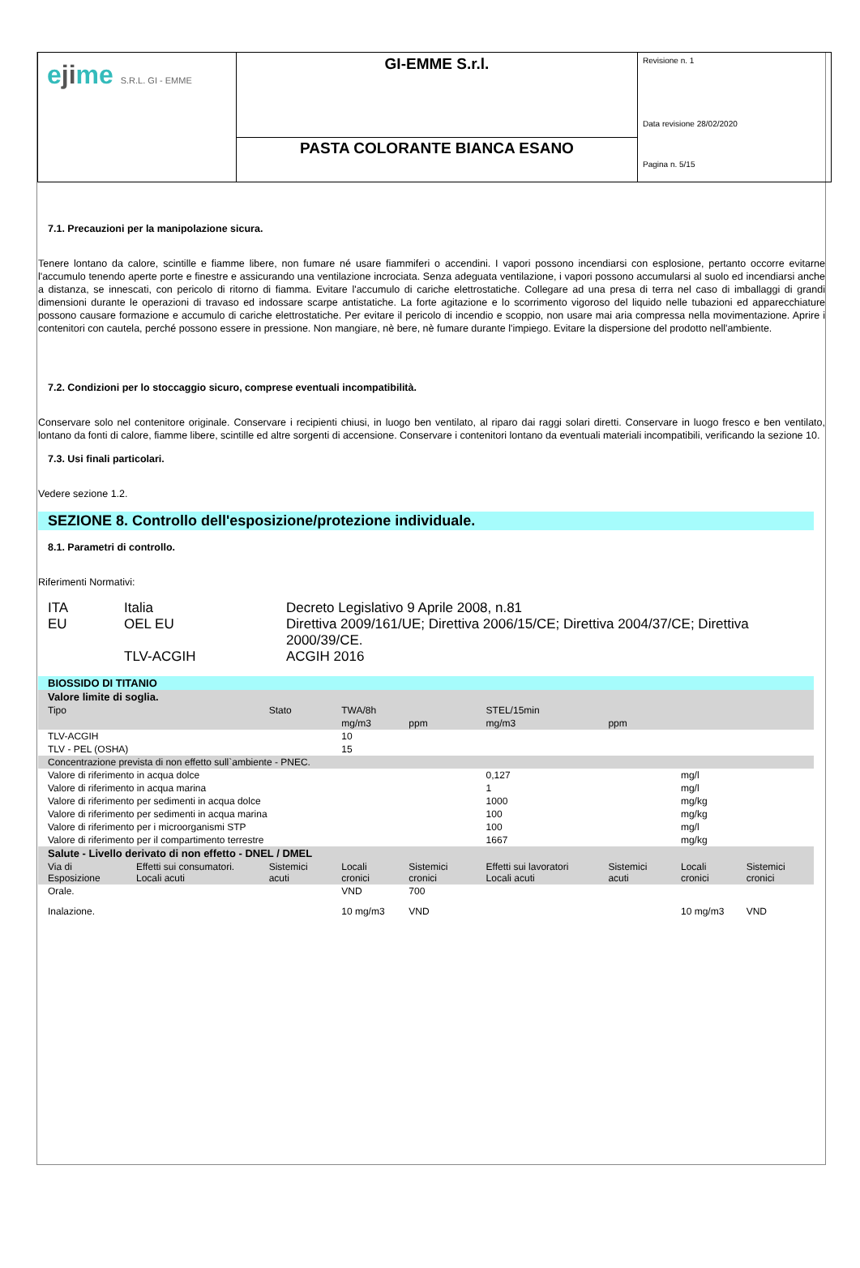| e ji me S.R.L. GI - EMME | GI-EMME S.r.l. | Revisione n. 1 Data revisione 28/02/2020 Pagina n. 5/15 |
| | PASTA COLORANTE BIANCA ESANO | |
7.1. Precauzioni per la manipolazione sicura.
Tenere lontano da calore, scintille e fiamme libere, non fumare né usare fiammiferi o accendini. I vapori possono incendiarsi con esplosione, pertanto occorre evitarne l'accumulo tenendo aperte porte e finestre e assicurando una ventilazione incrociata. Senza adeguata ventilazione, i vapori possono accumularsi al suolo ed incendiarsi anche a distanza, se innescati, con pericolo di ritorno di fiamma. Evitare l'accumulo di cariche elettrostatiche. Collegare ad una presa di terra nel caso di imballaggi di grandi dimensioni durante le operazioni di travaso ed indossare scarpe antistatiche. La forte agitazione e lo scorrimento vigoroso del liquido nelle tubazioni ed apparecchiature possono causare formazione e accumulo di cariche elettrostatiche. Per evitare il pericolo di incendio e scoppio, non usare mai aria compressa nella movimentazione. Aprire i contenitori con cautela, perché possono essere in pressione. Non mangiare, nè bere, nè fumare durante l'impiego. Evitare la dispersione del prodotto nell'ambiente.
7.2. Condizioni per lo stoccaggio sicuro, comprese eventuali incompatibilità.
Conservare solo nel contenitore originale. Conservare i recipienti chiusi, in luogo ben ventilato, al riparo dai raggi solari diretti. Conservare in luogo fresco e ben ventilato, lontano da fonti di calore, fiamme libere, scintille ed altre sorgenti di accensione. Conservare i contenitori lontano da eventuali materiali incompatibili, verificando la sezione 10.
7.3. Usi finali particolari.
Vedere sezione 1.2.
SEZIONE 8. Controllo dell'esposizione/protezione individuale.
8.1. Parametri di controllo.
Riferimenti Normativi:
| ITA | Italia | Decreto Legislativo 9 Aprile 2008, n.81 |
| EU | OEL EU | Direttiva 2009/161/UE; Direttiva 2006/15/CE; Direttiva 2004/37/CE; Direttiva 2000/39/CE. |
| | TLV-ACGIH | ACGIH 2016 |
| BIOSSIDO DI TITANIO | | | | | | | | |
| Valore limite di soglia. | | | | | | | | |
| Tipo | | Stato | TWA/8h | | STEL/15min | | | |
| | | | mg/m3 | ppm | mg/m3 | ppm | | |
| TLV-ACGIH | | | 10 | | | | | |
| TLV - PEL (OSHA) | | | 15 | | | | | |
| Concentrazione prevista di non effetto sull`ambiente - PNEC. | | | | | | | | |
| Valore di riferimento in acqua dolce | | | | | 0,127 | | mg/l | |
| Valore di riferimento in acqua marina | | | | | 1 | | mg/l | |
| Valore di riferimento per sedimenti in acqua dolce | | | | | 1000 | | mg/kg | |
| Valore di riferimento per sedimenti in acqua marina | | | | | 100 | | mg/kg | |
| Valore di riferimento per i microorganismi STP | | | | | 100 | | mg/l | |
| Valore di riferimento per il compartimento terrestre | | | | | 1667 | | mg/kg | |
| Salute - Livello derivato di non effetto - DNEL / DMEL | | | | | | | | |
| Via di Esposizione | Effetti sui consumatori. Locali acuti | Sistemici acuti | Locali cronici | Sistemici cronici | Effetti sui lavoratori Locali acuti | Sistemici acuti | Locali cronici | Sistemici cronici |
| Orale. | | | VND | 700 | | | | |
| Inalazione. | | | 10 mg/m3 | VND | | | 10 mg/m3 | VND |